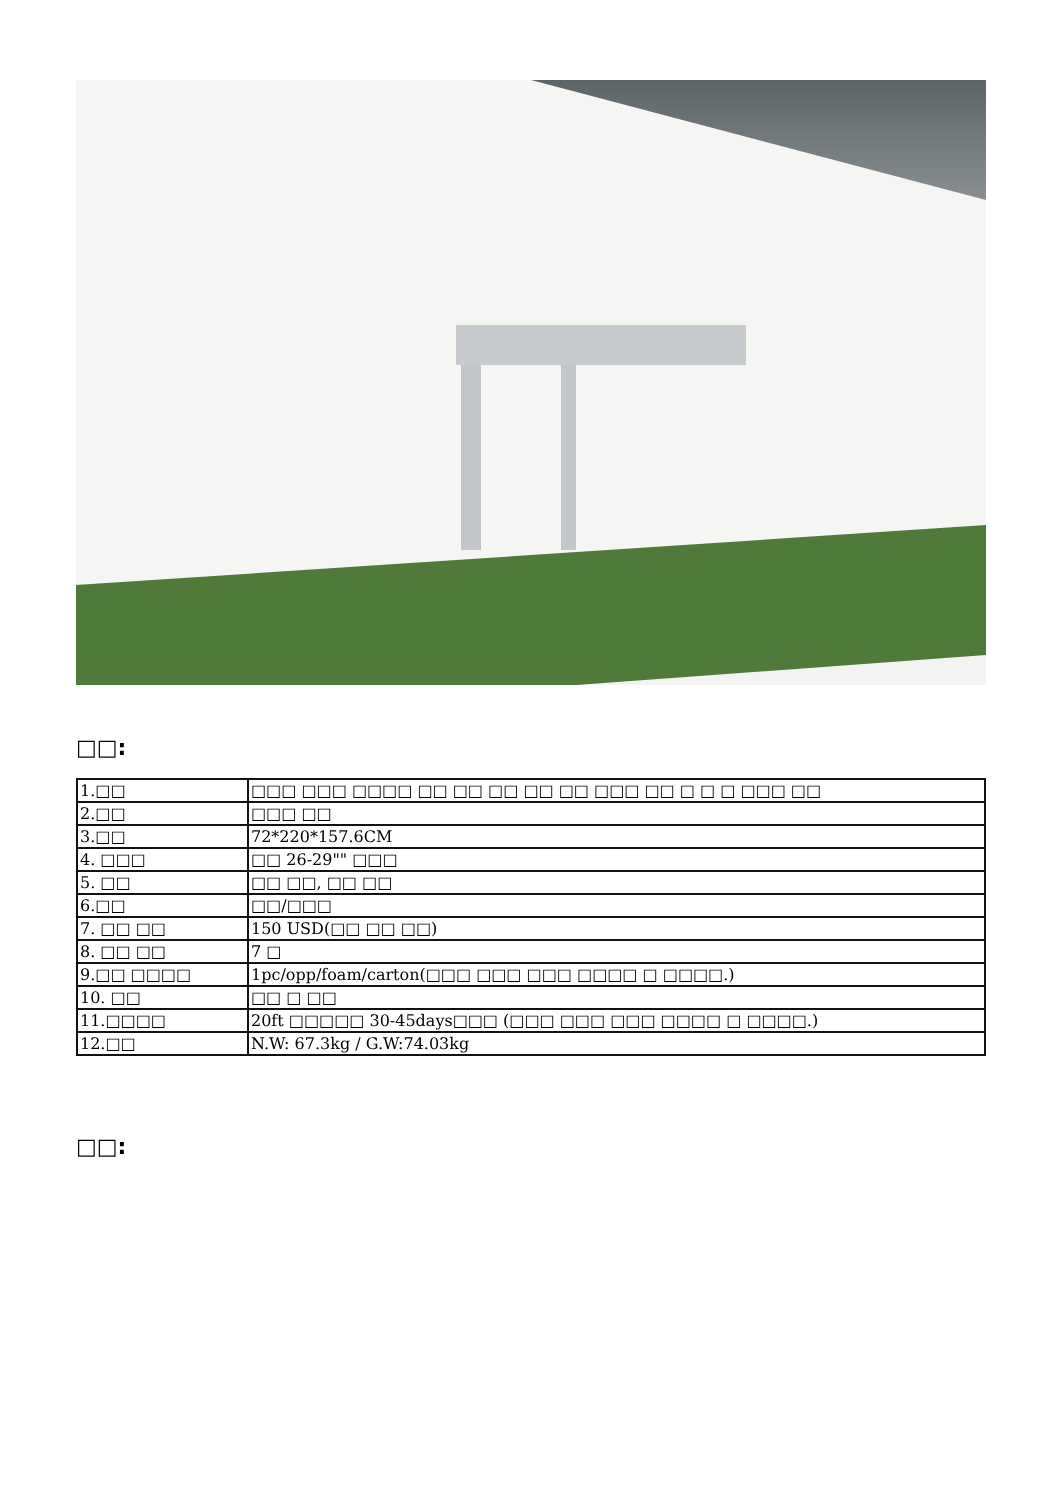□□:
| 1.□□ | □□□ □□□ □□□□ □□ □□ □□ □□ □□ □□□ □□ □ □ □ □□□ □□ |
| 2.□□ | □□□ □□ |
| 3.□□ | 72*220*157.6CM |
| 4. □□□ | □□ 26-29"" □□□ |
| 5. □□ | □□ □□, □□ □□ |
| 6.□□ | □□/□□□ |
| 7. □□ □□ | 150 USD(□□ □□ □□) |
| 8. □□ □□ | 7 □ |
| 9.□□ □□□□ | 1pc/opp/foam/carton(□□□ □□□ □□□ □□□□ □ □□□□.) |
| 10. □□ | □□ □ □□ |
| 11.□□□□ | 20ft □□□□□ 30-45days□□□ (□□□ □□□ □□□ □□□□ □ □□□□.) |
| 12.□□ | N.W: 67.3kg / G.W:74.03kg |
□□: